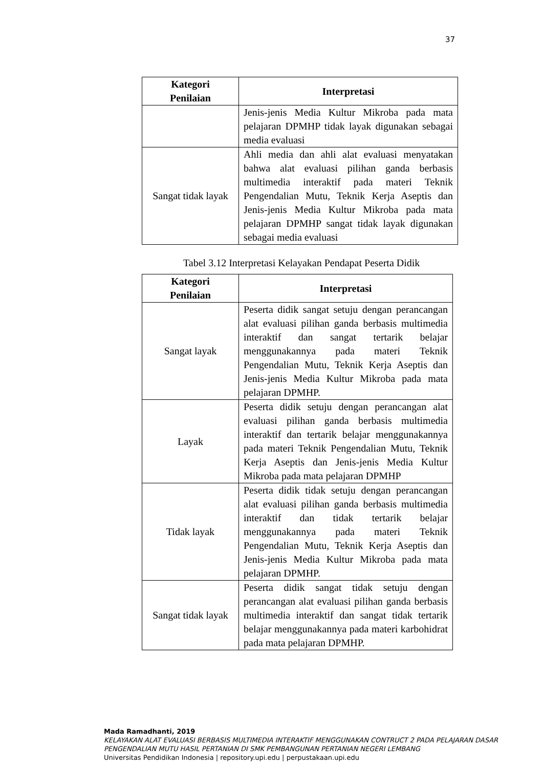37
| Kategori Penilaian | Interpretasi |
| --- | --- |
| | Jenis-jenis Media Kultur Mikroba pada mata pelajaran DPMHP tidak layak digunakan sebagai media evaluasi |
| Sangat tidak layak | Ahli media dan ahli alat evaluasi menyatakan bahwa alat evaluasi pilihan ganda berbasis multimedia interaktif pada materi Teknik Pengendalian Mutu, Teknik Kerja Aseptis dan Jenis-jenis Media Kultur Mikroba pada mata pelajaran DPMHP sangat tidak layak digunakan sebagai media evaluasi |
Tabel 3.12 Interpretasi Kelayakan Pendapat Peserta Didik
| Kategori Penilaian | Interpretasi |
| --- | --- |
| Sangat layak | Peserta didik sangat setuju dengan perancangan alat evaluasi pilihan ganda berbasis multimedia interaktif dan sangat tertarik belajar menggunakannya pada materi Teknik Pengendalian Mutu, Teknik Kerja Aseptis dan Jenis-jenis Media Kultur Mikroba pada mata pelajaran DPMHP. |
| Layak | Peserta didik setuju dengan perancangan alat evaluasi pilihan ganda berbasis multimedia interaktif dan tertarik belajar menggunakannya pada materi Teknik Pengendalian Mutu, Teknik Kerja Aseptis dan Jenis-jenis Media Kultur Mikroba pada mata pelajaran DPMHP |
| Tidak layak | Peserta didik tidak setuju dengan perancangan alat evaluasi pilihan ganda berbasis multimedia interaktif dan tidak tertarik belajar menggunakannya pada materi Teknik Pengendalian Mutu, Teknik Kerja Aseptis dan Jenis-jenis Media Kultur Mikroba pada mata pelajaran DPMHP. |
| Sangat tidak layak | Peserta didik sangat tidak setuju dengan perancangan alat evaluasi pilihan ganda berbasis multimedia interaktif dan sangat tidak tertarik belajar menggunakannya pada materi karbohidrat pada mata pelajaran DPMHP. |
Mada Ramadhanti, 2019
KELAYAKAN ALAT EVALUASI BERBASIS MULTIMEDIA INTERAKTIF MENGGUNAKAN CONTRUCT 2 PADA PELAJARAN DASAR PENGENDALIAN MUTU HASIL PERTANIAN DI SMK PEMBANGUNAN PERTANIAN NEGERI LEMBANG
Universitas Pendidikan Indonesia | repository.upi.edu | perpustakaan.upi.edu